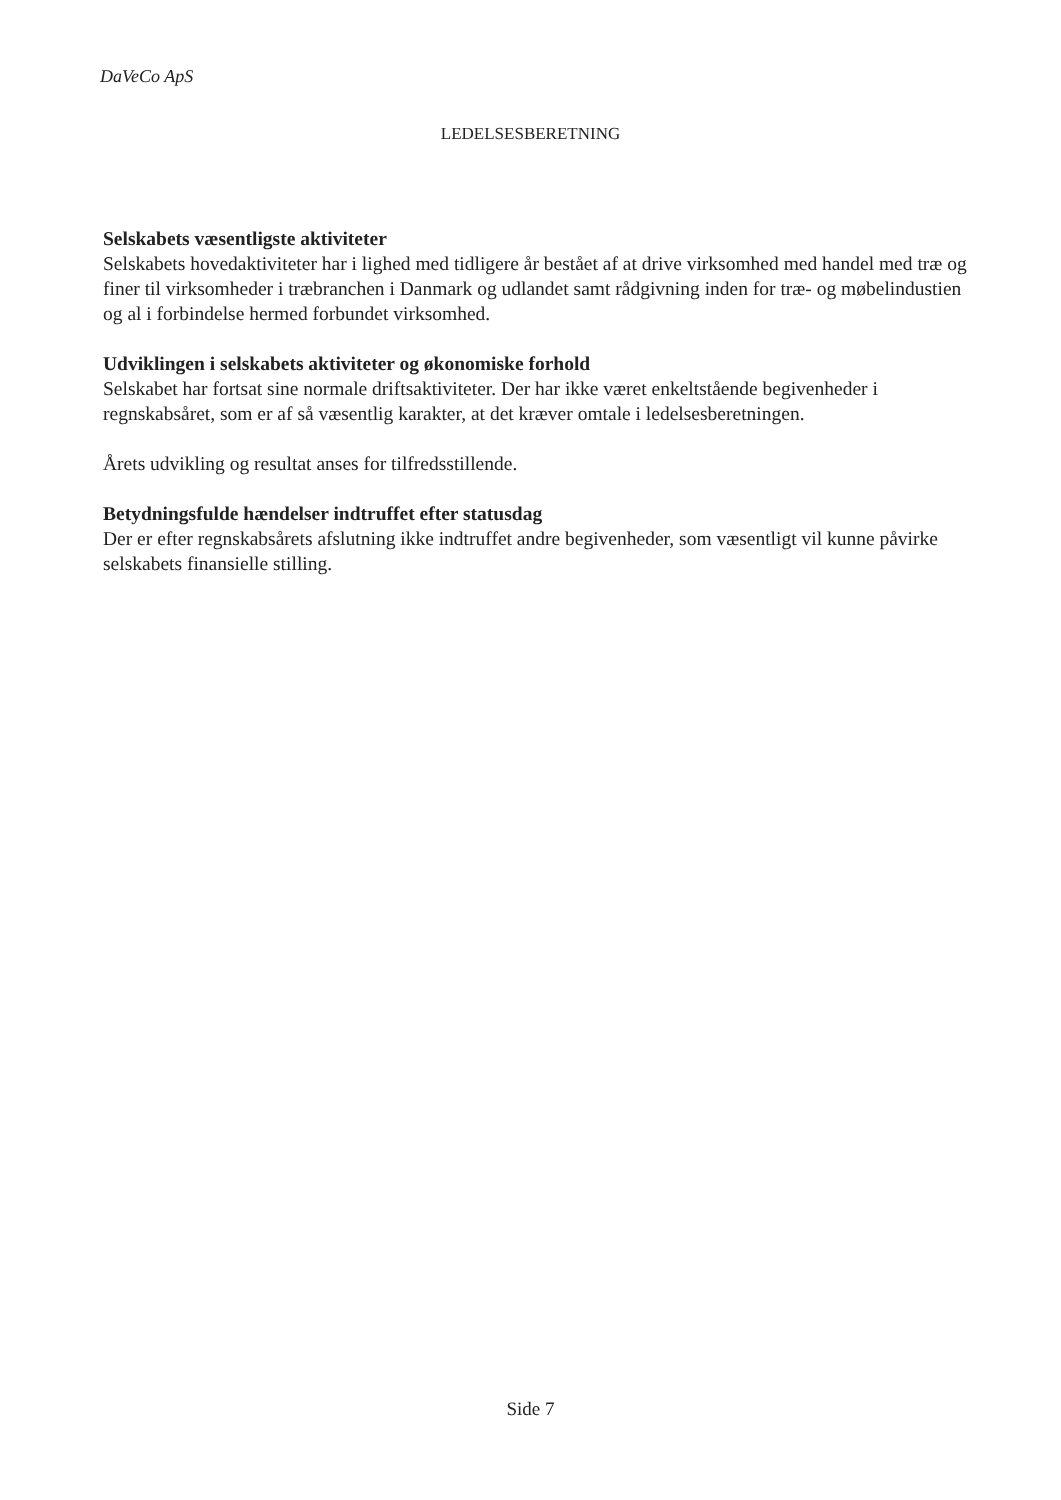DaVeCo ApS
LEDELSESBERETNING
Selskabets væsentligste aktiviteter
Selskabets hovedaktiviteter har i lighed med tidligere år bestået af at drive virksomhed med handel med træ og finer til virksomheder i træbranchen i Danmark og udlandet samt rådgivning inden for træ- og møbelindustien og al i forbindelse hermed forbundet virksomhed.
Udviklingen i selskabets aktiviteter og økonomiske forhold
Selskabet har fortsat sine normale driftsaktiviteter. Der har ikke været enkeltstående begivenheder i regnskabsåret, som er af så væsentlig karakter, at det kræver omtale i ledelsesberetningen.
Årets udvikling og resultat anses for tilfredsstillende.
Betydningsfulde hændelser indtruffet efter statusdag
Der er efter regnskabsårets afslutning ikke indtruffet andre begivenheder, som væsentligt vil kunne påvirke selskabets finansielle stilling.
Side 7